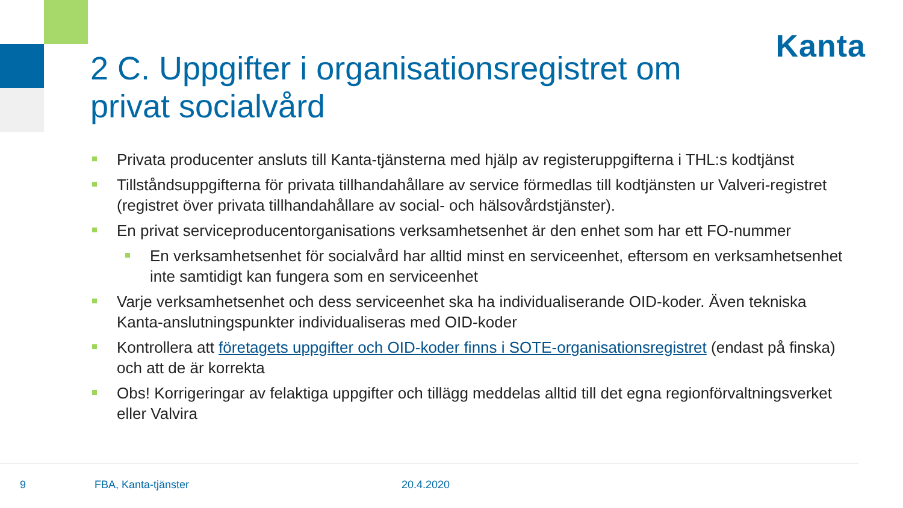Kanta
2 C. Uppgifter i organisationsregistret om privat socialvård
Privata producenter ansluts till Kanta-tjänsterna med hjälp av registeruppgifterna i THL:s kodtjänst
Tillståndsuppgifterna för privata tillhandahållare av service förmedlas till kodtjänsten ur Valveri-registret (registret över privata tillhandahållare av social- och hälsovårdstjänster).
En privat serviceproducentorganisations verksamhetsenhet är den enhet som har ett FO-nummer
En verksamhetsenhet för socialvård har alltid minst en serviceenhet, eftersom en verksamhetsenhet inte samtidigt kan fungera som en serviceenhet
Varje verksamhetsenhet och dess serviceenhet ska ha individualiserande OID-koder. Även tekniska Kanta-anslutningspunkter individualiseras med OID-koder
Kontrollera att företagets uppgifter och OID-koder finns i SOTE-organisationsregistret (endast på finska) och att de är korrekta
Obs! Korrigeringar av felaktiga uppgifter och tillägg meddelas alltid till det egna regionförvaltningsverket eller Valvira
9 FBA, Kanta-tjänster 20.4.2020